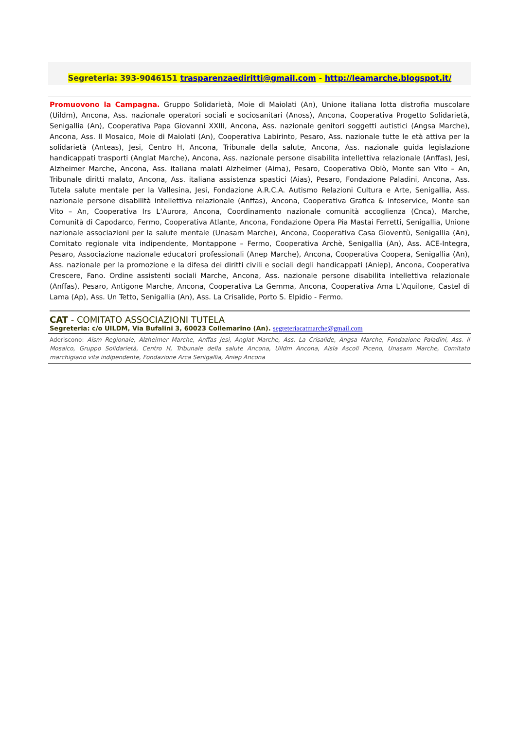Segreteria: 393-9046151 trasparenzaediritti@gmail.com - http://leamarche.blogspot.it/
Promuovono la Campagna. Gruppo Solidarietà, Moie di Maiolati (An), Unione italiana lotta distrofia muscolare (Uildm), Ancona, Ass. nazionale operatori sociali e sociosanitari (Anoss), Ancona, Cooperativa Progetto Solidarietà, Senigallia (An), Cooperativa Papa Giovanni XXIII, Ancona, Ass. nazionale genitori soggetti autistici (Angsa Marche), Ancona, Ass. Il Mosaico, Moie di Maiolati (An), Cooperativa Labirinto, Pesaro, Ass. nazionale tutte le età attiva per la solidarietà (Anteas), Jesi, Centro H, Ancona, Tribunale della salute, Ancona, Ass. nazionale guida legislazione handicappati trasporti (Anglat Marche), Ancona, Ass. nazionale persone disabilita intellettiva relazionale (Anffas), Jesi, Alzheimer Marche, Ancona, Ass. italiana malati Alzheimer (Aima), Pesaro, Cooperativa Oblò, Monte san Vito – An, Tribunale diritti malato, Ancona, Ass. italiana assistenza spastici (Aias), Pesaro, Fondazione Paladini, Ancona, Ass. Tutela salute mentale per la Vallesina, Jesi, Fondazione A.R.C.A. Autismo Relazioni Cultura e Arte, Senigallia, Ass. nazionale persone disabilità intellettiva relazionale (Anffas), Ancona, Cooperativa Grafica & infoservice, Monte san Vito – An, Cooperativa Irs L’Aurora, Ancona, Coordinamento nazionale comunità accoglienza (Cnca), Marche, Comunità di Capodarco, Fermo, Cooperativa Atlante, Ancona, Fondazione Opera Pia Mastai Ferretti, Senigallia, Unione nazionale associazioni per la salute mentale (Unasam Marche), Ancona, Cooperativa Casa Gioventù, Senigallia (An), Comitato regionale vita indipendente, Montappone – Fermo, Cooperativa Archè, Senigallia (An), Ass. ACE-Integra, Pesaro, Associazione nazionale educatori professionali (Anep Marche), Ancona, Cooperativa Coopera, Senigallia (An), Ass. nazionale per la promozione e la difesa dei diritti civili e sociali degli handicappati (Aniep), Ancona, Cooperativa Crescere, Fano. Ordine assistenti sociali Marche, Ancona, Ass. nazionale persone disabilita intellettiva relazionale (Anffas), Pesaro, Antigone Marche, Ancona, Cooperativa La Gemma, Ancona, Cooperativa Ama L’Aquilone, Castel di Lama (Ap), Ass. Un Tetto, Senigallia (An), Ass. La Crisalide, Porto S. Elpidio - Fermo.
CAT - COMITATO ASSOCIAZIONI TUTELA
Segreteria: c/o UILDM, Via Bufalini 3, 60023 Collemarino (An). segreteriacatmarche@gmail.com
Aderiscono: Aism Regionale, Alzheimer Marche, Anffas Jesi, Anglat Marche, Ass. La Crisalide, Angsa Marche, Fondazione Paladini, Ass. Il Mosaico, Gruppo Solidarietà, Centro H, Tribunale della salute Ancona, Uildm Ancona, Aisla Ascoli Piceno, Unasam Marche, Comitato marchigiano vita indipendente, Fondazione Arca Senigallia, Aniep Ancona